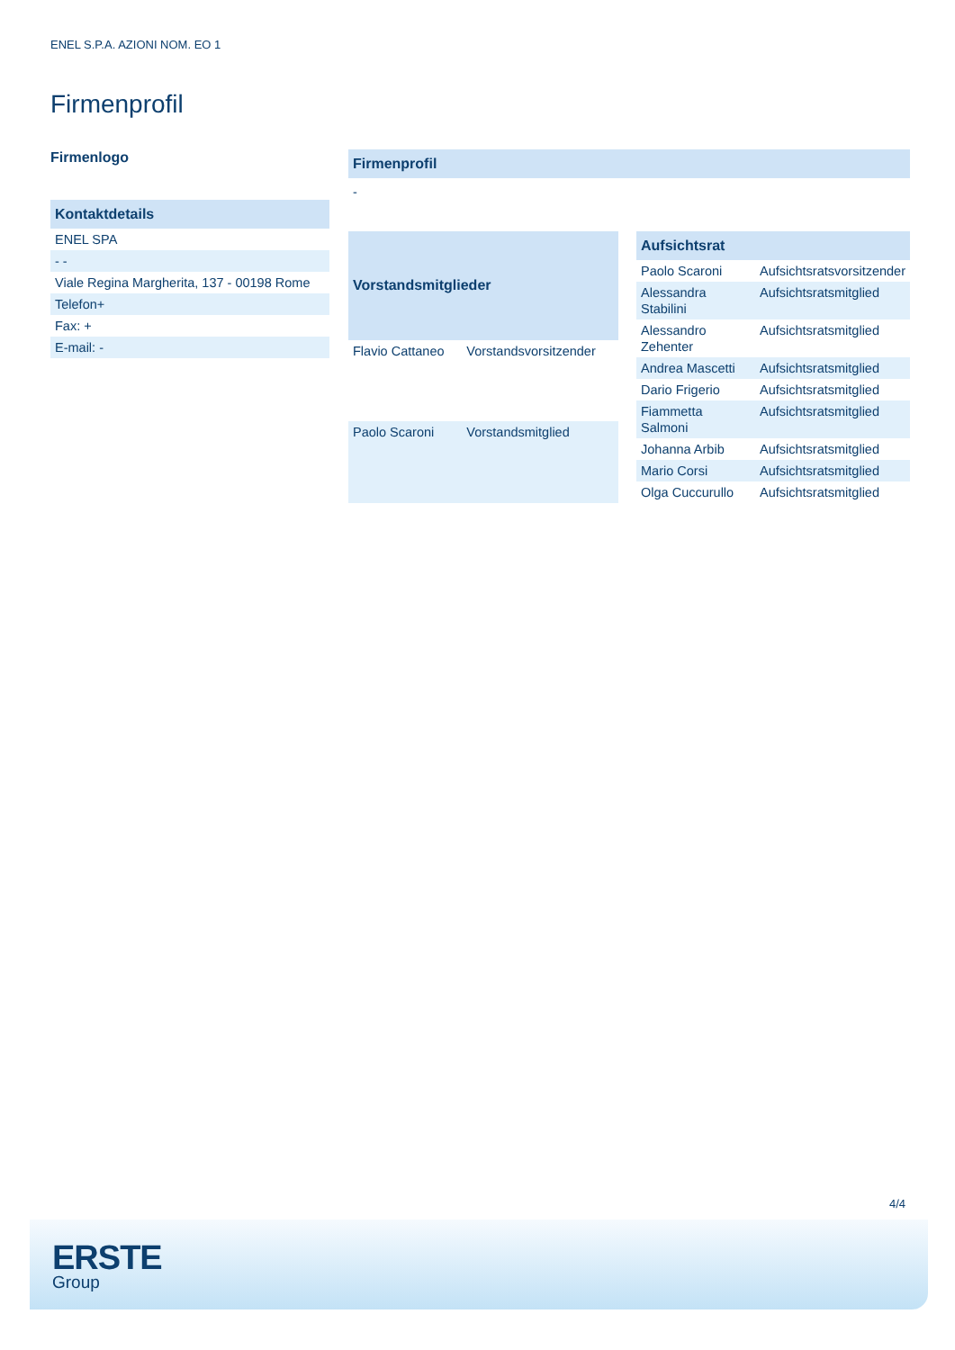ENEL S.P.A. AZIONI NOM. EO 1
Firmenprofil
Firmenlogo
| Kontaktdetails |
| --- |
| ENEL SPA |
| - - |
| Viale Regina Margherita, 137 - 00198 Rome |
| Telefon+ |
| Fax: + |
| E-mail: - |
| Firmenprofil |
| --- |
| - |
| Vorstandsmitglieder | |
| --- | --- |
| Flavio Cattaneo | Vorstandsvorsitzender |
| Paolo Scaroni | Vorstandsmitglied |
| Aufsichtsrat | |
| --- | --- |
| Paolo Scaroni | Aufsichtsratsvorsitzender |
| Alessandra Stabilini | Aufsichtsratsmitglied |
| Alessandro Zehenter | Aufsichtsratsmitglied |
| Andrea Mascetti | Aufsichtsratsmitglied |
| Dario Frigerio | Aufsichtsratsmitglied |
| Fiammetta Salmoni | Aufsichtsratsmitglied |
| Johanna Arbib | Aufsichtsratsmitglied |
| Mario Corsi | Aufsichtsratsmitglied |
| Olga Cuccurullo | Aufsichtsratsmitglied |
4/4
ERSTE
Group